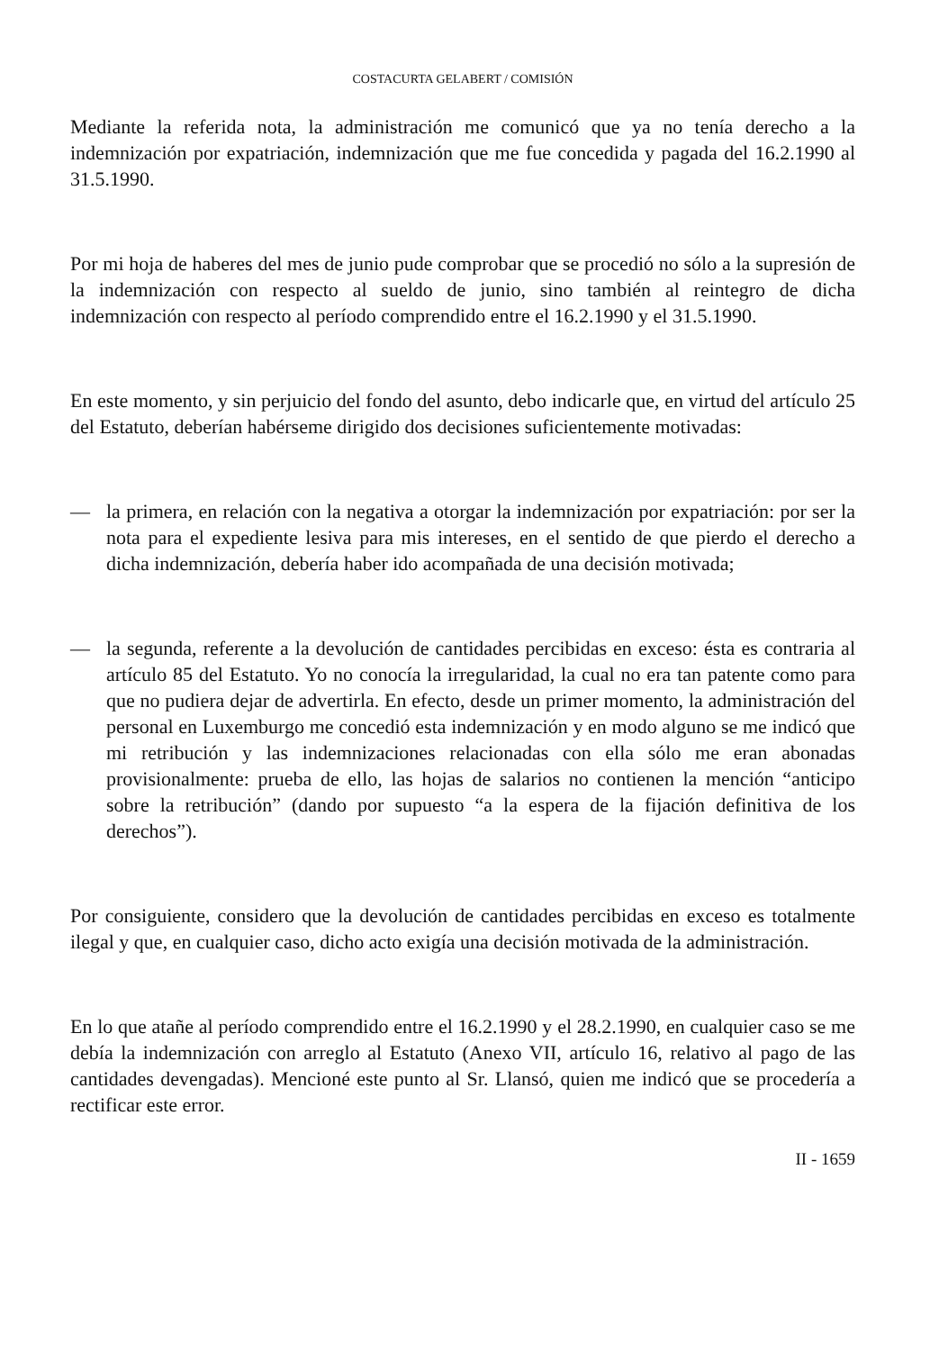COSTACURTA GELABERT / COMISIÓN
Mediante la referida nota, la administración me comunicó que ya no tenía derecho a la indemnización por expatriación, indemnización que me fue concedida y pagada del 16.2.1990 al 31.5.1990.
Por mi hoja de haberes del mes de junio pude comprobar que se procedió no sólo a la supresión de la indemnización con respecto al sueldo de junio, sino también al reintegro de dicha indemnización con respecto al período comprendido entre el 16.2.1990 y el 31.5.1990.
En este momento, y sin perjuicio del fondo del asunto, debo indicarle que, en virtud del artículo 25 del Estatuto, deberían habérseme dirigido dos decisiones suficientemente motivadas:
— la primera, en relación con la negativa a otorgar la indemnización por expatriación: por ser la nota para el expediente lesiva para mis intereses, en el sentido de que pierdo el derecho a dicha indemnización, debería haber ido acompañada de una decisión motivada;
— la segunda, referente a la devolución de cantidades percibidas en exceso: ésta es contraria al artículo 85 del Estatuto. Yo no conocía la irregularidad, la cual no era tan patente como para que no pudiera dejar de advertirla. En efecto, desde un primer momento, la administración del personal en Luxemburgo me concedió esta indemnización y en modo alguno se me indicó que mi retribución y las indemnizaciones relacionadas con ella sólo me eran abonadas provisionalmente: prueba de ello, las hojas de salarios no contienen la mención “anticipo sobre la retribución” (dando por supuesto “a la espera de la fijación definitiva de los derechos”).
Por consiguiente, considero que la devolución de cantidades percibidas en exceso es totalmente ilegal y que, en cualquier caso, dicho acto exigía una decisión motivada de la administración.
En lo que atañe al período comprendido entre el 16.2.1990 y el 28.2.1990, en cualquier caso se me debía la indemnización con arreglo al Estatuto (Anexo VII, artículo 16, relativo al pago de las cantidades devengadas). Mencioné este punto al Sr. Llansó, quien me indicó que se procedería a rectificar este error.
II - 1659